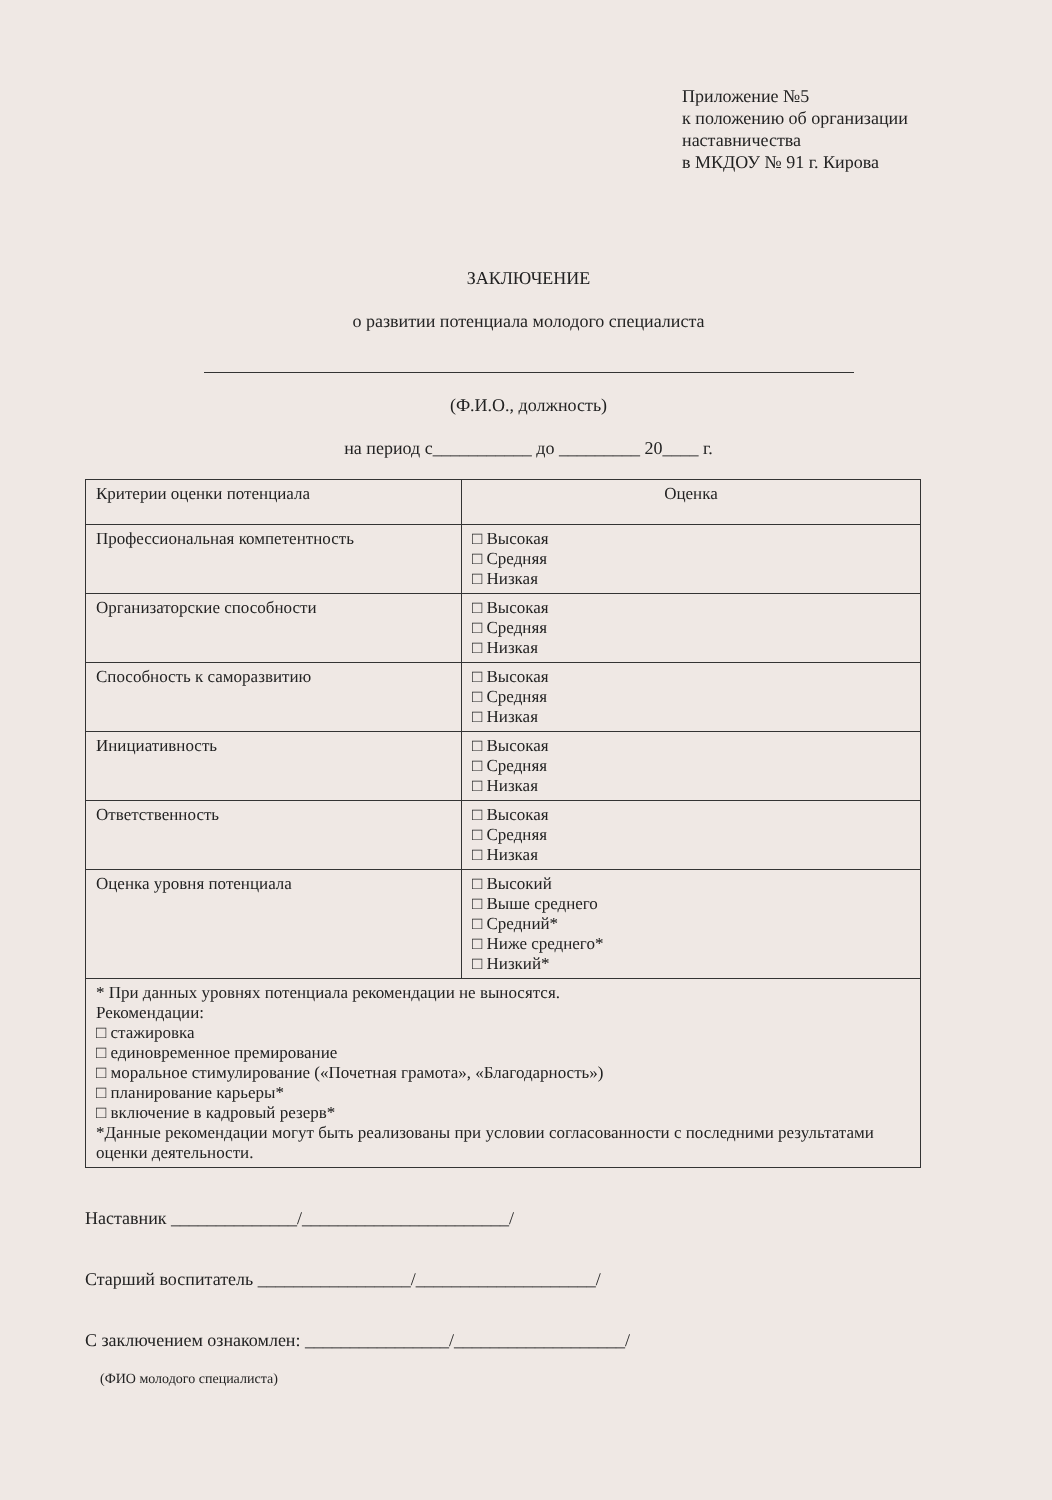Приложение №5
к положению об организации
наставничества
в МКДОУ № 91 г. Кирова
ЗАКЛЮЧЕНИЕ
о развитии потенциала молодого специалиста
(Ф.И.О., должность)
на период с___________ до _________ 20____ г.
| Критерии оценки потенциала | Оценка |
| --- | --- |
| Профессиональная компетентность | □ Высокая □ Средняя □ Низкая |
| Организаторские способности | □ Высокая □ Средняя □ Низкая |
| Способность к саморазвитию | □ Высокая □ Средняя □ Низкая |
| Инициативность | □ Высокая □ Средняя □ Низкая |
| Ответственность | □ Высокая □ Средняя □ Низкая |
| Оценка уровня потенциала | □ Высокий □ Выше среднего □ Средний* □ Ниже среднего* □ Низкий* |
| * При данных уровнях потенциала рекомендации не выносятся. Рекомендации: □ стажировка □ единовременное премирование □ моральное стимулирование («Почетная грамота», «Благодарность») □ планирование карьеры* □ включение в кадровый резерв* *Данные рекомендации могут быть реализованы при условии согласованности с последними результатами оценки деятельности. | |
Наставник ______________/_______________________/
Старший воспитатель _________________/____________________/
С заключением ознакомлен: ________________/___________________/
(ФИО молодого специалиста)